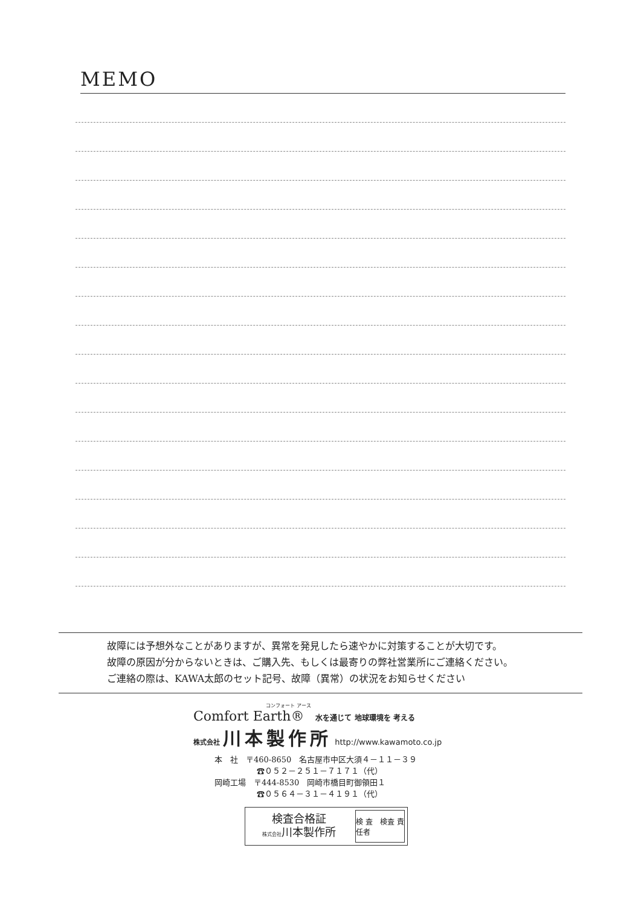MEMO
故障には予想外なことがありますが、異常を発見したら速やかに対策することが大切です。
故障の原因が分からないときは、ご購入先、もしくは最寄りの弊社営業所にご連絡ください。
ご連絡の際は、KAWA太郎のセット記号、故障（異常）の状況をお知らせください
コンフォート アース
Comfort Earth® 水を通じて 地球環境を 考える
株式会社 川本製作所 http://www.kawamoto.co.jp
本　社　〒460-8650　名古屋市中区大須４－１１－３９
☎０５２－２５１－７１７１（代）
岡崎工場　〒444-8530　岡崎市橋目町御領田１
☎０５６４－３１－４１９１（代）
検査合格証
株式会社川本製作所
検 査　検査 責任者